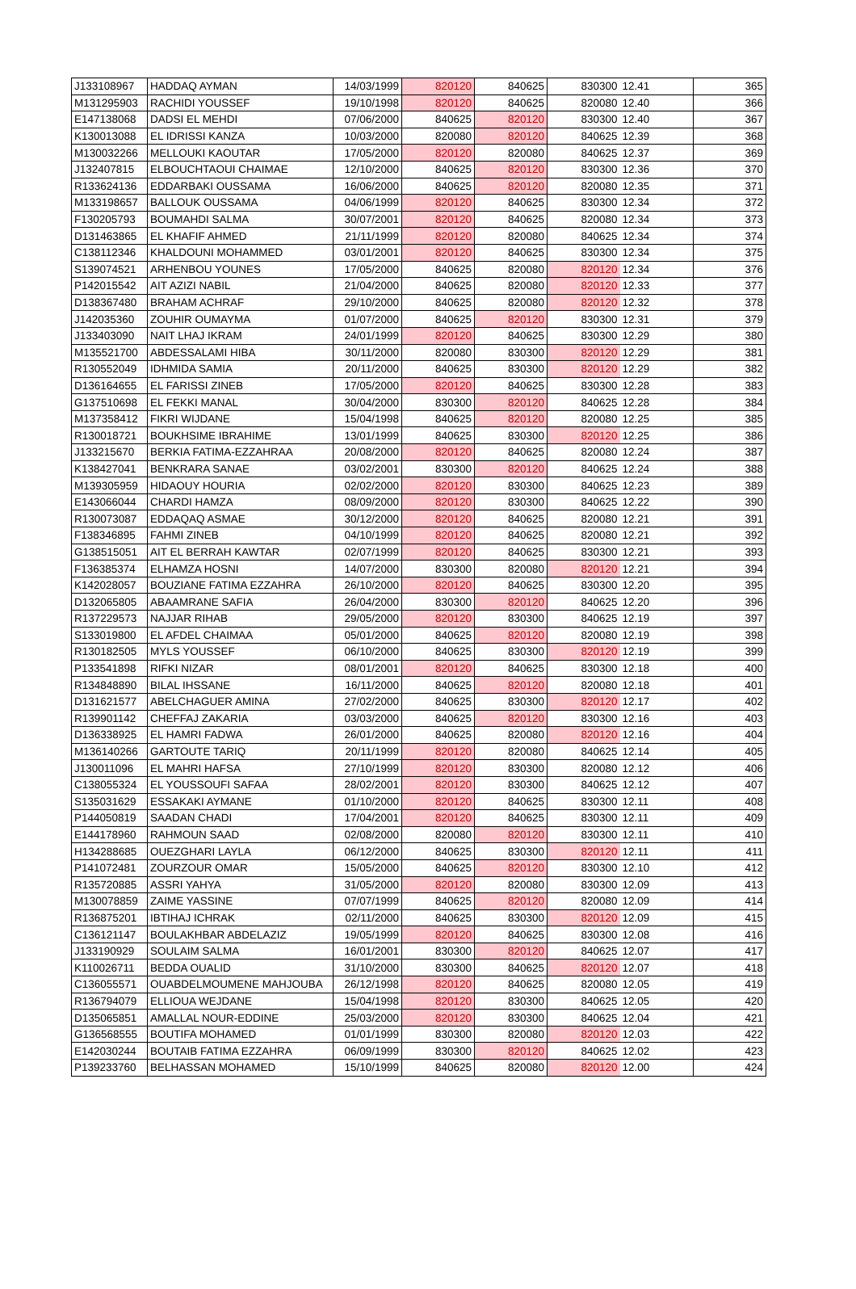| J133108967 | HADDAQ AYMAN | 14/03/1999 | 820120 | 840625 | 830300 | 12.41 | 365 |
| M131295903 | RACHIDI YOUSSEF | 19/10/1998 | 820120 | 840625 | 820080 | 12.40 | 366 |
| E147138068 | DADSI EL MEHDI | 07/06/2000 | 840625 | 820120 | 830300 | 12.40 | 367 |
| K130013088 | EL IDRISSI KANZA | 10/03/2000 | 820080 | 820120 | 840625 | 12.39 | 368 |
| M130032266 | MELLOUKI KAOUTAR | 17/05/2000 | 820120 | 820080 | 840625 | 12.37 | 369 |
| J132407815 | ELBOUCHTAOUI CHAIMAE | 12/10/2000 | 840625 | 820120 | 830300 | 12.36 | 370 |
| R133624136 | EDDARBAKI OUSSAMA | 16/06/2000 | 840625 | 820120 | 820080 | 12.35 | 371 |
| M133198657 | BALLOUK OUSSAMA | 04/06/1999 | 820120 | 840625 | 830300 | 12.34 | 372 |
| F130205793 | BOUMAHDI SALMA | 30/07/2001 | 820120 | 840625 | 820080 | 12.34 | 373 |
| D131463865 | EL KHAFIF AHMED | 21/11/1999 | 820120 | 820080 | 840625 | 12.34 | 374 |
| C138112346 | KHALDOUNI MOHAMMED | 03/01/2001 | 820120 | 840625 | 830300 | 12.34 | 375 |
| S139074521 | ARHENBOU YOUNES | 17/05/2000 | 840625 | 820080 | 820120 | 12.34 | 376 |
| P142015542 | AIT AZIZI NABIL | 21/04/2000 | 840625 | 820080 | 820120 | 12.33 | 377 |
| D138367480 | BRAHAM ACHRAF | 29/10/2000 | 840625 | 820080 | 820120 | 12.32 | 378 |
| J142035360 | ZOUHIR OUMAYMA | 01/07/2000 | 840625 | 820120 | 830300 | 12.31 | 379 |
| J133403090 | NAIT LHAJ IKRAM | 24/01/1999 | 820120 | 840625 | 830300 | 12.29 | 380 |
| M135521700 | ABDESSALAMI HIBA | 30/11/2000 | 820080 | 830300 | 820120 | 12.29 | 381 |
| R130552049 | IDHMIDA SAMIA | 20/11/2000 | 840625 | 830300 | 820120 | 12.29 | 382 |
| D136164655 | EL FARISSI ZINEB | 17/05/2000 | 820120 | 840625 | 830300 | 12.28 | 383 |
| G137510698 | EL FEKKI MANAL | 30/04/2000 | 830300 | 820120 | 840625 | 12.28 | 384 |
| M137358412 | FIKRI WIJDANE | 15/04/1998 | 840625 | 820120 | 820080 | 12.25 | 385 |
| R130018721 | BOUKHSIME IBRAHIME | 13/01/1999 | 840625 | 830300 | 820120 | 12.25 | 386 |
| J133215670 | BERKIA FATIMA-EZZAHRAA | 20/08/2000 | 820120 | 840625 | 820080 | 12.24 | 387 |
| K138427041 | BENKRARA SANAE | 03/02/2001 | 830300 | 820120 | 840625 | 12.24 | 388 |
| M139305959 | HIDAOUY HOURIA | 02/02/2000 | 820120 | 830300 | 840625 | 12.23 | 389 |
| E143066044 | CHARDI HAMZA | 08/09/2000 | 820120 | 830300 | 840625 | 12.22 | 390 |
| R130073087 | EDDAQAQ ASMAE | 30/12/2000 | 820120 | 840625 | 820080 | 12.21 | 391 |
| F138346895 | FAHMI ZINEB | 04/10/1999 | 820120 | 840625 | 820080 | 12.21 | 392 |
| G138515051 | AIT EL BERRAH KAWTAR | 02/07/1999 | 820120 | 840625 | 830300 | 12.21 | 393 |
| F136385374 | ELHAMZA HOSNI | 14/07/2000 | 830300 | 820080 | 820120 | 12.21 | 394 |
| K142028057 | BOUZIANE FATIMA EZZAHRA | 26/10/2000 | 820120 | 840625 | 830300 | 12.20 | 395 |
| D132065805 | ABAAMRANE SAFIA | 26/04/2000 | 830300 | 820120 | 840625 | 12.20 | 396 |
| R137229573 | NAJJAR RIHAB | 29/05/2000 | 820120 | 830300 | 840625 | 12.19 | 397 |
| S133019800 | EL AFDEL CHAIMAA | 05/01/2000 | 840625 | 820120 | 820080 | 12.19 | 398 |
| R130182505 | MYLS YOUSSEF | 06/10/2000 | 840625 | 830300 | 820120 | 12.19 | 399 |
| P133541898 | RIFKI NIZAR | 08/01/2001 | 820120 | 840625 | 830300 | 12.18 | 400 |
| R134848890 | BILAL IHSSANE | 16/11/2000 | 840625 | 820120 | 820080 | 12.18 | 401 |
| D131621577 | ABELCHAGUER AMINA | 27/02/2000 | 840625 | 830300 | 820120 | 12.17 | 402 |
| R139901142 | CHEFFAJ ZAKARIA | 03/03/2000 | 840625 | 820120 | 830300 | 12.16 | 403 |
| D136338925 | EL HAMRI FADWA | 26/01/2000 | 840625 | 820080 | 820120 | 12.16 | 404 |
| M136140266 | GARTOUTE TARIQ | 20/11/1999 | 820120 | 820080 | 840625 | 12.14 | 405 |
| J130011096 | EL MAHRI HAFSA | 27/10/1999 | 820120 | 830300 | 820080 | 12.12 | 406 |
| C138055324 | EL YOUSSOUFI SAFAA | 28/02/2001 | 820120 | 830300 | 840625 | 12.12 | 407 |
| S135031629 | ESSAKAKI AYMANE | 01/10/2000 | 820120 | 840625 | 830300 | 12.11 | 408 |
| P144050819 | SAADAN CHADI | 17/04/2001 | 820120 | 840625 | 830300 | 12.11 | 409 |
| E144178960 | RAHMOUN SAAD | 02/08/2000 | 820080 | 820120 | 830300 | 12.11 | 410 |
| H134288685 | OUEZGHARI LAYLA | 06/12/2000 | 840625 | 830300 | 820120 | 12.11 | 411 |
| P141072481 | ZOURZOUR OMAR | 15/05/2000 | 840625 | 820120 | 830300 | 12.10 | 412 |
| R135720885 | ASSRI YAHYA | 31/05/2000 | 820120 | 820080 | 830300 | 12.09 | 413 |
| M130078859 | ZAIME YASSINE | 07/07/1999 | 840625 | 820120 | 820080 | 12.09 | 414 |
| R136875201 | IBTIHAJ ICHRAK | 02/11/2000 | 840625 | 830300 | 820120 | 12.09 | 415 |
| C136121147 | BOULAKHBAR ABDELAZIZ | 19/05/1999 | 820120 | 840625 | 830300 | 12.08 | 416 |
| J133190929 | SOULAIM SALMA | 16/01/2001 | 830300 | 820120 | 840625 | 12.07 | 417 |
| K110026711 | BEDDA OUALID | 31/10/2000 | 830300 | 840625 | 820120 | 12.07 | 418 |
| C136055571 | OUABDELMOUMENE MAHJOUBA | 26/12/1998 | 820120 | 840625 | 820080 | 12.05 | 419 |
| R136794079 | ELLIOUA WEJDANE | 15/04/1998 | 820120 | 830300 | 840625 | 12.05 | 420 |
| D135065851 | AMALLAL NOUR-EDDINE | 25/03/2000 | 820120 | 830300 | 840625 | 12.04 | 421 |
| G136568555 | BOUTIFA MOHAMED | 01/01/1999 | 830300 | 820080 | 820120 | 12.03 | 422 |
| E142030244 | BOUTAIB FATIMA EZZAHRA | 06/09/1999 | 830300 | 820120 | 840625 | 12.02 | 423 |
| P139233760 | BELHASSAN MOHAMED | 15/10/1999 | 840625 | 820080 | 820120 | 12.00 | 424 |